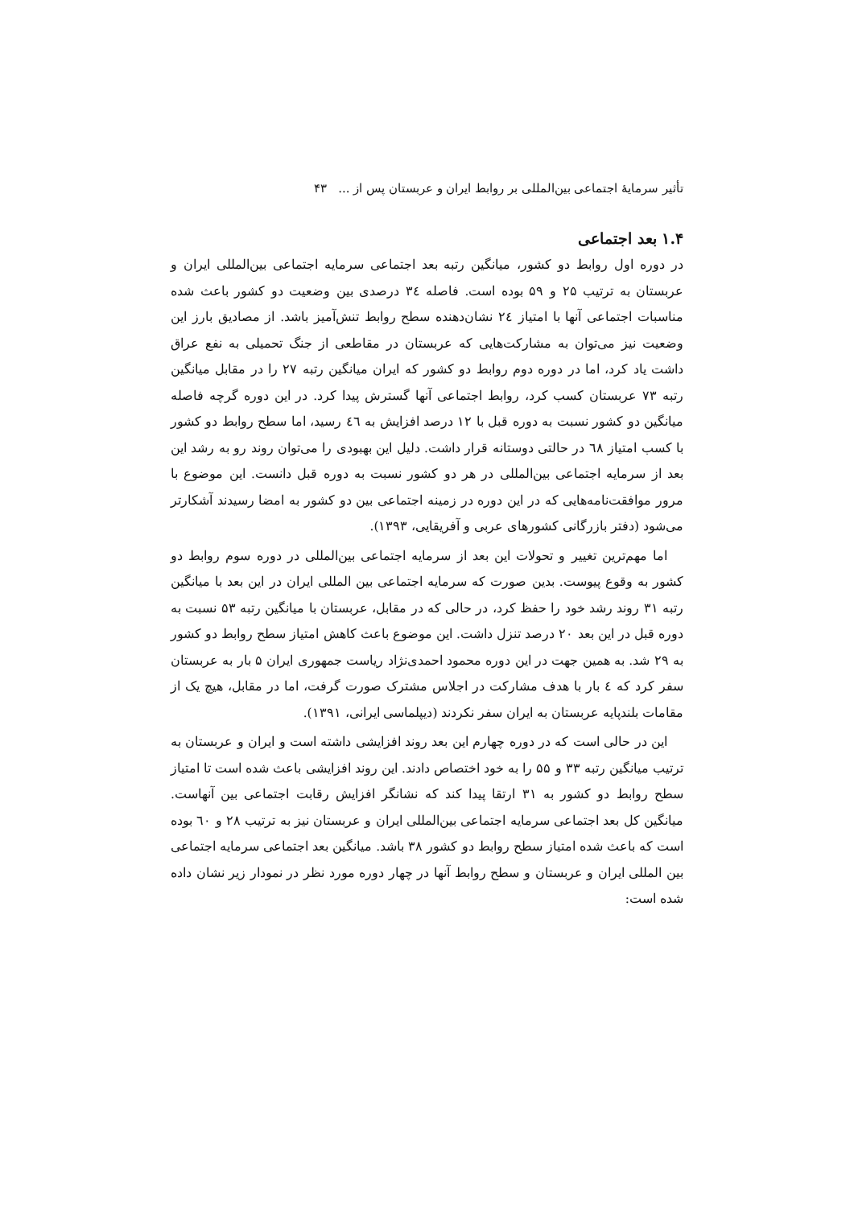تأثیر سرمایهٔ اجتماعی بین‌المللی بر روابط ایران و عربستان پس از ... ۴۳
۱.۴ بعد اجتماعی
در دوره اول روابط دو کشور، میانگین رتبه بعد اجتماعی سرمایه اجتماعی بین‌المللی ایران و عربستان به ترتیب ۲۵ و ۵۹ بوده است. فاصله ٣٤ درصدی بین وضعیت دو کشور باعث شده مناسبات اجتماعی آنها با امتیاز ٢٤ نشان‌دهنده سطح روابط تنش‌آمیز باشد. از مصادیق بارز این وضعیت نیز می‌توان به مشارکت‌هایی که عربستان در مقاطعی از جنگ تحمیلی به نفع عراق داشت یاد کرد، اما در دوره دوم روابط دو کشور که ایران میانگین رتبه ۲۷ را در مقابل میانگین رتبه ۷۳ عربستان کسب کرد، روابط اجتماعی آنها گسترش پیدا کرد. در این دوره گرچه فاصله میانگین دو کشور نسبت به دوره قبل با ۱۲ درصد افزایش به ٤٦ رسید، اما سطح روابط دو کشور با کسب امتیاز ٦٨ در حالتی دوستانه قرار داشت. دلیل این بهبودی را می‌توان روند رو به رشد این بعد از سرمایه اجتماعی بین‌المللی در هر دو کشور نسبت به دوره قبل دانست. این موضوع با مرور موافقت‌نامه‌هایی که در این دوره در زمینه اجتماعی بین دو کشور به امضا رسیدند آشکارتر می‌شود (دفتر بازرگانی کشورهای عربی و آفریقایی، ۱۳۹۳).
اما مهم‌ترین تغییر و تحولات این بعد از سرمایه اجتماعی بین‌المللی در دوره سوم روابط دو کشور به وقوع پیوست. بدین صورت که سرمایه اجتماعی بین المللی ایران در این بعد با میانگین رتبه ۳۱ روند رشد خود را حفظ کرد، در حالی که در مقابل، عربستان با میانگین رتبه ۵۳ نسبت به دوره قبل در این بعد ۲۰ درصد تنزل داشت. این موضوع باعث کاهش امتیاز سطح روابط دو کشور به ۲۹ شد. به همین جهت در این دوره محمود احمدی‌نژاد ریاست جمهوری ایران ۵ بار به عربستان سفر کرد که ٤ بار با هدف مشارکت در اجلاس مشترک صورت گرفت، اما در مقابل، هیچ یک از مقامات بلندپایه عربستان به ایران سفر نکردند (دیپلماسی ایرانی، ۱۳۹۱).
این در حالی است که در دوره چهارم این بعد روند افزایشی داشته است و ایران و عربستان به ترتیب میانگین رتبه ۳۳ و ۵۵ را به خود اختصاص دادند. این روند افزایشی باعث شده است تا امتیاز سطح روابط دو کشور به ۳۱ ارتقا پیدا کند که نشانگر افزایش رقابت اجتماعی بین آنهاست. میانگین کل بعد اجتماعی سرمایه اجتماعی بین‌المللی ایران و عربستان نیز به ترتیب ۲۸ و ٦٠ بوده است که باعث شده امتیاز سطح روابط دو کشور ۳۸ باشد. میانگین بعد اجتماعی سرمایه اجتماعی بین المللی ایران و عربستان و سطح روابط آنها در چهار دوره مورد نظر در نمودار زیر نشان داده شده است: